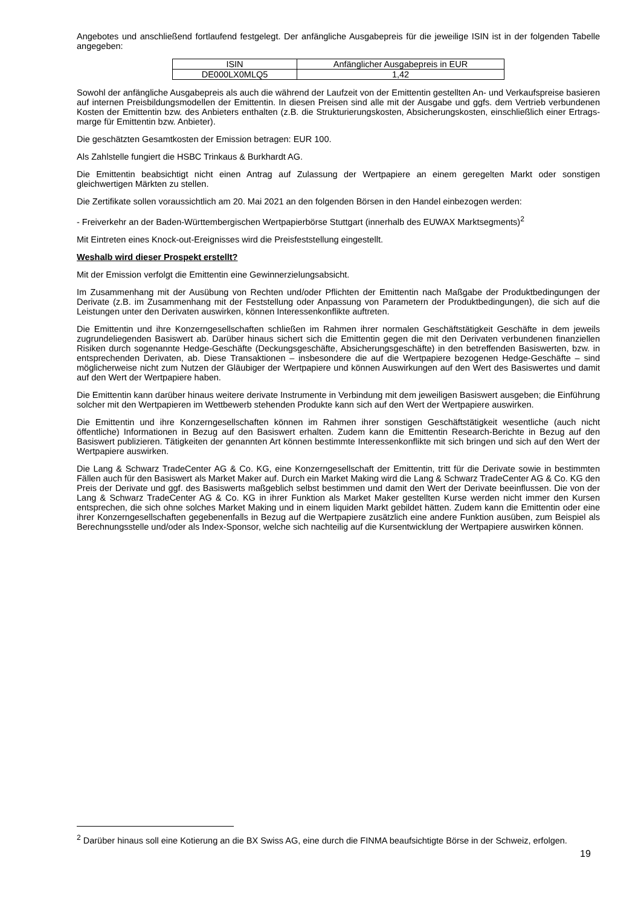Angebotes und anschließend fortlaufend festgelegt. Der anfängliche Ausgabepreis für die jeweilige ISIN ist in der folgenden Tabelle angegeben:
| ISIN | Anfänglicher Ausgabepreis in EUR |
| --- | --- |
| DE000LX0MLQ5 | 1,42 |
Sowohl der anfängliche Ausgabepreis als auch die während der Laufzeit von der Emittentin gestellten An- und Verkaufspreise basieren auf internen Preisbildungsmodellen der Emittentin. In diesen Preisen sind alle mit der Ausgabe und ggfs. dem Vertrieb verbundenen Kosten der Emittentin bzw. des Anbieters enthalten (z.B. die Strukturierungskosten, Absicherungskosten, einschließlich einer Ertrags-marge für Emittentin bzw. Anbieter).
Die geschätzten Gesamtkosten der Emission betragen: EUR 100.
Als Zahlstelle fungiert die HSBC Trinkaus & Burkhardt AG.
Die Emittentin beabsichtigt nicht einen Antrag auf Zulassung der Wertpapiere an einem geregelten Markt oder sonstigen gleichwertigen Märkten zu stellen.
Die Zertifikate sollen voraussichtlich am 20. Mai 2021 an den folgenden Börsen in den Handel einbezogen werden:
- Freiverkehr an der Baden-Württembergischen Wertpapierbörse Stuttgart (innerhalb des EUWAX Marktsegments)<sup>2</sup>
Mit Eintreten eines Knock-out-Ereignisses wird die Preisfeststellung eingestellt.
Weshalb wird dieser Prospekt erstellt?
Mit der Emission verfolgt die Emittentin eine Gewinnerzielungsabsicht.
Im Zusammenhang mit der Ausübung von Rechten und/oder Pflichten der Emittentin nach Maßgabe der Produktbedingungen der Derivate (z.B. im Zusammenhang mit der Feststellung oder Anpassung von Parametern der Produktbedingungen), die sich auf die Leistungen unter den Derivaten auswirken, können Interessenkonflikte auftreten.
Die Emittentin und ihre Konzerngesellschaften schließen im Rahmen ihrer normalen Geschäftstätigkeit Geschäfte in dem jeweils zugrundeliegenden Basiswert ab. Darüber hinaus sichert sich die Emittentin gegen die mit den Derivaten verbundenen finanziellen Risiken durch sogenannte Hedge-Geschäfte (Deckungsgeschäfte, Absicherungsgeschäfte) in den betreffenden Basiswerten, bzw. in entsprechenden Derivaten, ab. Diese Transaktionen – insbesondere die auf die Wertpapiere bezogenen Hedge-Geschäfte – sind möglicherweise nicht zum Nutzen der Gläubiger der Wertpapiere und können Auswirkungen auf den Wert des Basiswertes und damit auf den Wert der Wertpapiere haben.
Die Emittentin kann darüber hinaus weitere derivate Instrumente in Verbindung mit dem jeweiligen Basiswert ausgeben; die Einführung solcher mit den Wertpapieren im Wettbewerb stehenden Produkte kann sich auf den Wert der Wertpapiere auswirken.
Die Emittentin und ihre Konzerngesellschaften können im Rahmen ihrer sonstigen Geschäftstätigkeit wesentliche (auch nicht öffentliche) Informationen in Bezug auf den Basiswert erhalten. Zudem kann die Emittentin Research-Berichte in Bezug auf den Basiswert publizieren. Tätigkeiten der genannten Art können bestimmte Interessenkonflikte mit sich bringen und sich auf den Wert der Wertpapiere auswirken.
Die Lang & Schwarz TradeCenter AG & Co. KG, eine Konzerngesellschaft der Emittentin, tritt für die Derivate sowie in bestimmten Fällen auch für den Basiswert als Market Maker auf. Durch ein Market Making wird die Lang & Schwarz TradeCenter AG & Co. KG den Preis der Derivate und ggf. des Basiswerts maßgeblich selbst bestimmen und damit den Wert der Derivate beeinflussen. Die von der Lang & Schwarz TradeCenter AG & Co. KG in ihrer Funktion als Market Maker gestellten Kurse werden nicht immer den Kursen entsprechen, die sich ohne solches Market Making und in einem liquiden Markt gebildet hätten. Zudem kann die Emittentin oder eine ihrer Konzerngesellschaften gegebenenfalls in Bezug auf die Wertpapiere zusätzlich eine andere Funktion ausüben, zum Beispiel als Berechnungsstelle und/oder als Index-Sponsor, welche sich nachteilig auf die Kursentwicklung der Wertpapiere auswirken können.
<sup>2</sup> Darüber hinaus soll eine Kotierung an die BX Swiss AG, eine durch die FINMA beaufsichtigte Börse in der Schweiz, erfolgen.
19